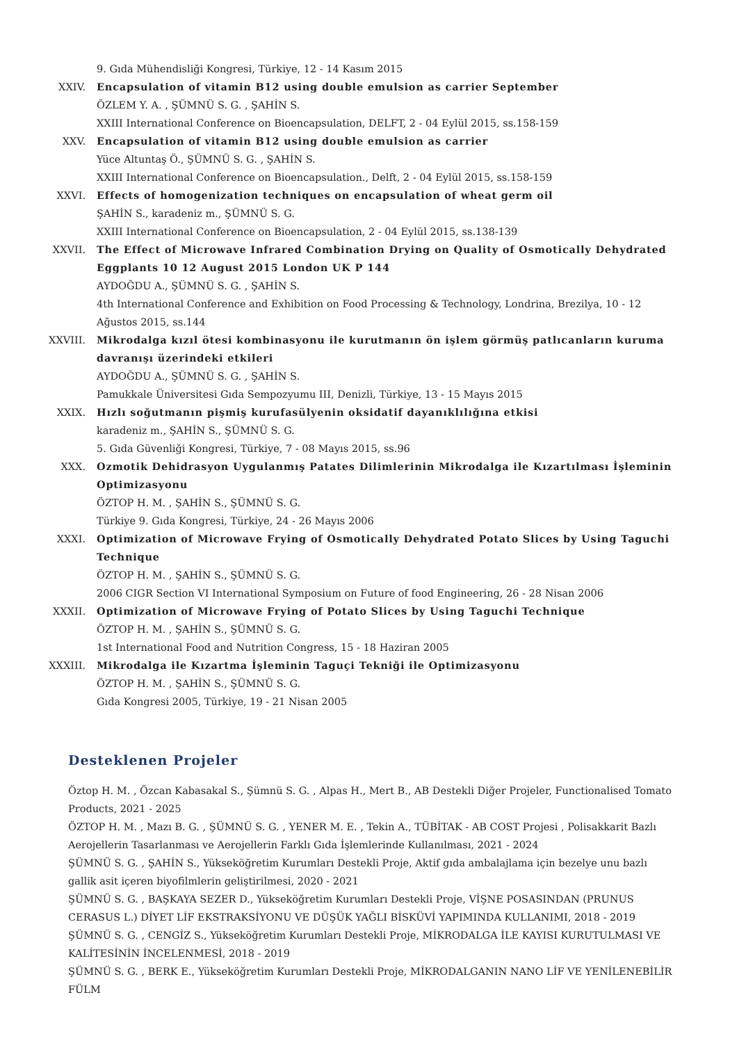9. Gıda Mühendisliği Kongresi, Türkiye, 12 - 14 Kasım 2015
XXIV. Encapsulation of vitamin B12 using double emulsion as carrier September
ÖZLEM Y. A. , ŞÜMNÜ S. G. , ŞAHİN S.
XXIII International Conference on Bioencapsulation, DELFT, 2 - 04 Eylül 2015, ss.158-159
XXV. Encapsulation of vitamin B12 using double emulsion as carrier
Yüce Altuntaş Ö., ŞÜMNÜ S. G. , ŞAHİN S.
XXIII International Conference on Bioencapsulation., Delft, 2 - 04 Eylül 2015, ss.158-159
XXVI. Effects of homogenization techniques on encapsulation of wheat germ oil
ŞAHİN S., karadeniz m., ŞÜMNÜ S. G.
XXIII International Conference on Bioencapsulation, 2 - 04 Eylül 2015, ss.138-139
XXVII. The Effect of Microwave Infrared Combination Drying on Quality of Osmotically Dehydrated Eggplants 10 12 August 2015 London UK P 144
AYDOĞDU A., ŞÜMNÜ S. G. , ŞAHİN S.
4th International Conference and Exhibition on Food Processing & Technology, Londrina, Brezilya, 10 - 12 Ağustos 2015, ss.144
XXVIII. Mikrodalga kızıl ötesi kombinasyonu ile kurutmanın ön işlem görmüş patlıcanların kuruma davranışı üzerindeki etkileri
AYDOĞDU A., ŞÜMNÜ S. G. , ŞAHİN S.
Pamukkale Üniversitesi Gıda Sempozyumu III, Denizli, Türkiye, 13 - 15 Mayıs 2015
XXIX. Hızlı soğutmanın pişmiş kurufasülyenin oksidatif dayanıklılığına etkisi
karadeniz m., ŞAHİN S., ŞÜMNÜ S. G.
5. Gıda Güvenliği Kongresi, Türkiye, 7 - 08 Mayıs 2015, ss.96
XXX. Ozmotik Dehidrasyon Uygulanmış Patates Dilimlerinin Mikrodalga ile Kızartılması İşleminin Optimizasyonu
ÖZTOP H. M. , ŞAHİN S., ŞÜMNÜ S. G.
Türkiye 9. Gıda Kongresi, Türkiye, 24 - 26 Mayıs 2006
XXXI. Optimization of Microwave Frying of Osmotically Dehydrated Potato Slices by Using Taguchi Technique
ÖZTOP H. M. , ŞAHİN S., ŞÜMNÜ S. G.
2006 CIGR Section VI International Symposium on Future of food Engineering, 26 - 28 Nisan 2006
XXXII. Optimization of Microwave Frying of Potato Slices by Using Taguchi Technique
ÖZTOP H. M. , ŞAHİN S., ŞÜMNÜ S. G.
1st International Food and Nutrition Congress, 15 - 18 Haziran 2005
XXXIII. Mikrodalga ile Kızartma İşleminin Taguçi Tekniği ile Optimizasyonu
ÖZTOP H. M. , ŞAHİN S., ŞÜMNÜ S. G.
Gıda Kongresi 2005, Türkiye, 19 - 21 Nisan 2005
Desteklenen Projeler
Öztop H. M. , Özcan Kabasakal S., Şümnü S. G. , Alpas H., Mert B., AB Destekli Diğer Projeler, Functionalised Tomato Products, 2021 - 2025
ÖZTOP H. M. , Mazı B. G. , ŞÜMNÜ S. G. , YENER M. E. , Tekin A., TÜBİTAK - AB COST Projesi , Polisakkarit Bazlı Aerojellerin Tasarlanması ve Aerojellerin Farklı Gıda İşlemlerinde Kullanılması, 2021 - 2024
ŞÜMNÜ S. G. , ŞAHİN S., Yükseköğretim Kurumları Destekli Proje, Aktif gıda ambalajlama için bezelye unu bazlı gallik asit içeren biyofilmlerin geliştirilmesi, 2020 - 2021
ŞÜMNÜ S. G. , BAŞKAYA SEZER D., Yükseköğretim Kurumları Destekli Proje, VİŞNE POSASINDAN (PRUNUS CERASUS L.) DİYET LİF EKSTRAKSİYONU VE DÜŞÜK YAĞLI BİSKÜVİ YAPIMINDA KULLANIMI, 2018 - 2019
ŞÜMNÜ S. G. , CENGİZ S., Yükseköğretim Kurumları Destekli Proje, MİKRODALGA İLE KAYISI KURUTULMASI VE KALİTESİNİN İNCELENMESİ, 2018 - 2019
ŞÜMNÜ S. G. , BERK E., Yükseköğretim Kurumları Destekli Proje, MİKRODALGANIN NANO LİF VE YENİLENEBİLİR FÜLM